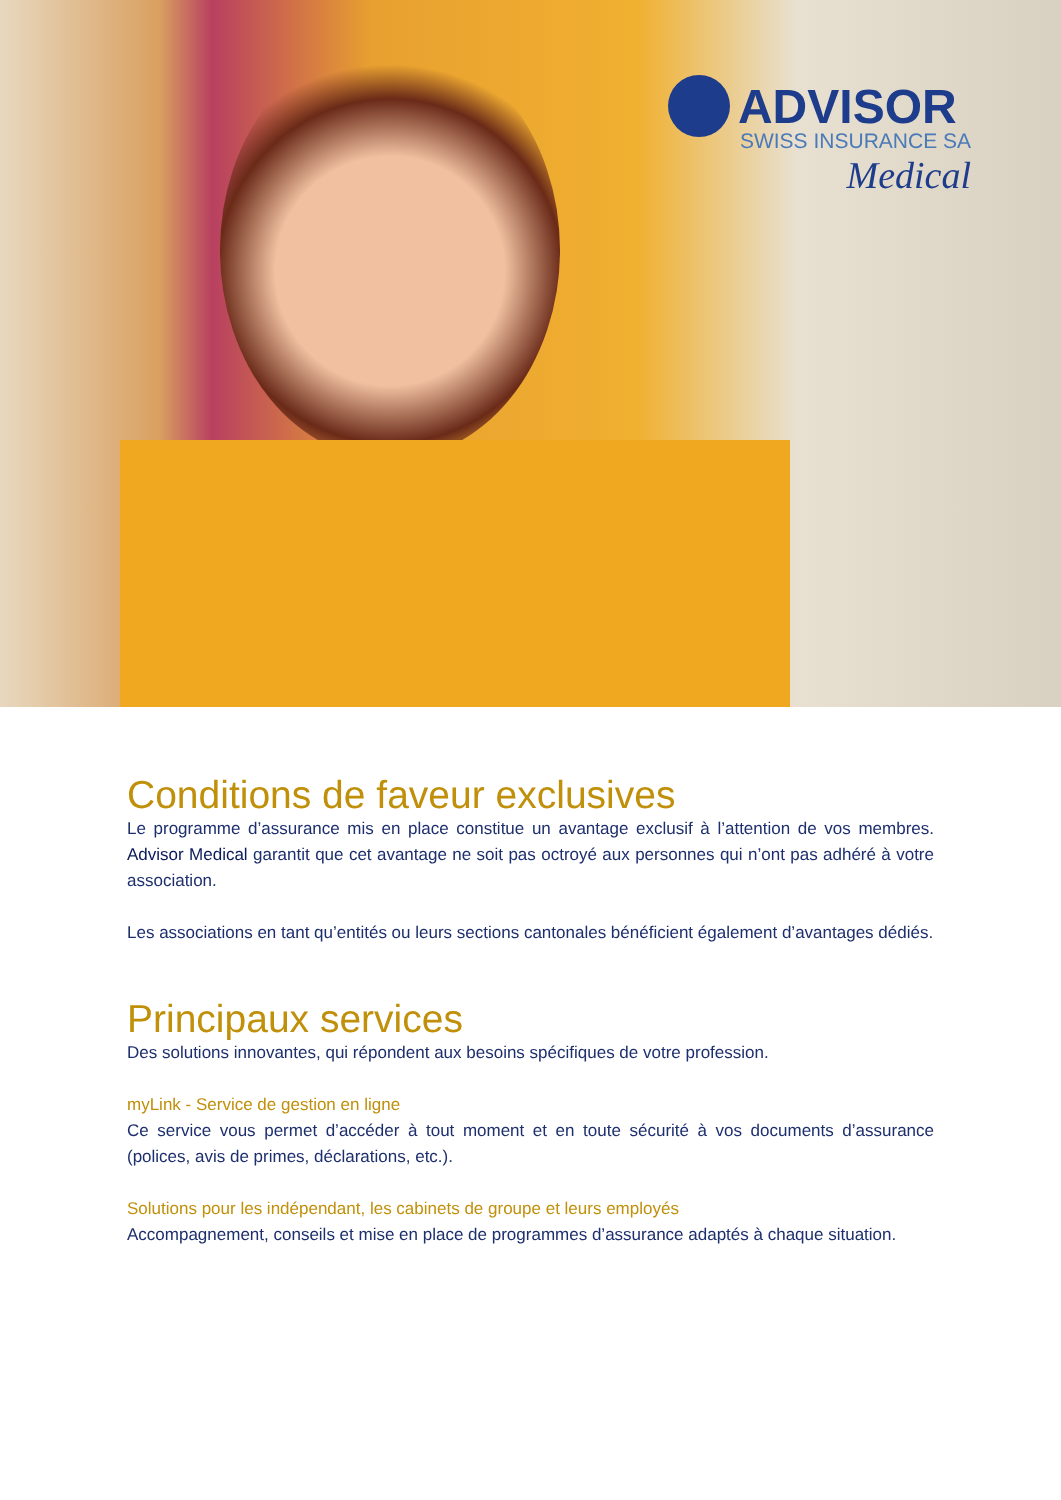ADVISOR
SWISS INSURANCE SA
Medical
Conditions de faveur exclusives
Le programme d’assurance mis en place constitue un avantage exclusif à l’attention de vos membres. Advisor Medical garantit que cet avantage ne soit pas octroyé aux personnes qui n’ont pas adhéré à votre association.
Les associations en tant qu’entités ou leurs sections cantonales bénéficient également d’avantages dédiés.
Principaux services
Des solutions innovantes, qui répondent aux besoins spécifiques de votre profession.
myLink - Service de gestion en ligne
Ce service vous permet d’accéder à tout moment et en toute sécurité à vos documents d’assurance (polices, avis de primes, déclarations, etc.).
Solutions pour les indépendant, les cabinets de groupe et leurs employés
Accompagnement, conseils et mise en place de programmes d’assurance adaptés à chaque situation.